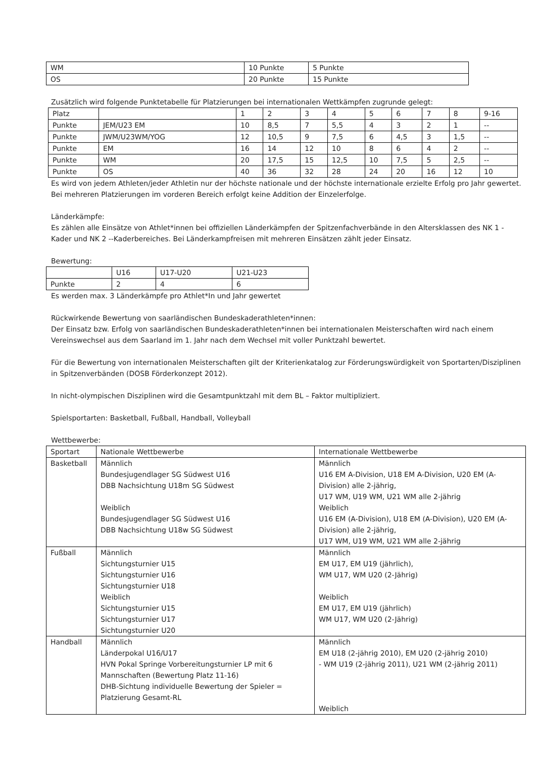| WM | 10 Punkte | 5 Punkte |
| OS | 20 Punkte | 15 Punkte |
Zusätzlich wird folgende Punktetabelle für Platzierungen bei internationalen Wettkämpfen zugrunde gelegt:
| Platz | | 1 | 2 | 3 | 4 | 5 | 6 | 7 | 8 | 9-16 |
| --- | --- | --- | --- | --- | --- | --- | --- | --- | --- | --- |
| Punkte | JEM/U23 EM | 10 | 8,5 | 7 | 5,5 | 4 | 3 | 2 | 1 | -- |
| Punkte | JWM/U23WM/YOG | 12 | 10,5 | 9 | 7,5 | 6 | 4,5 | 3 | 1,5 | -- |
| Punkte | EM | 16 | 14 | 12 | 10 | 8 | 6 | 4 | 2 | -- |
| Punkte | WM | 20 | 17,5 | 15 | 12,5 | 10 | 7,5 | 5 | 2,5 | -- |
| Punkte | OS | 40 | 36 | 32 | 28 | 24 | 20 | 16 | 12 | 10 |
Es wird von jedem Athleten/jeder Athletin nur der höchste nationale und der höchste internationale erzielte Erfolg pro Jahr gewertet. Bei mehreren Platzierungen im vorderen Bereich erfolgt keine Addition der Einzelerfolge.
Länderkämpfe:
Es zählen alle Einsätze von Athlet*innen bei offiziellen Länderkämpfen der Spitzenfachverbände in den Altersklassen des NK 1 - Kader und NK 2 --Kaderbereiches. Bei Länderkampfreisen mit mehreren Einsätzen zählt jeder Einsatz.
Bewertung:
| | U16 | U17-U20 | U21-U23 |
| Punkte | 2 | 4 | 6 |
Es werden max. 3 Länderkämpfe pro Athlet*In und Jahr gewertet
Rückwirkende Bewertung von saarländischen Bundeskaderathleten*innen:
Der Einsatz bzw. Erfolg von saarländischen Bundeskaderathleten*innen bei internationalen Meisterschaften wird nach einem Vereinswechsel aus dem Saarland im 1. Jahr nach dem Wechsel mit voller Punktzahl bewertet.
Für die Bewertung von internationalen Meisterschaften gilt der Kriterienkatalog zur Förderungswürdigkeit von Sportarten/Disziplinen in Spitzenverbänden (DOSB Förderkonzept 2012).
In nicht-olympischen Disziplinen wird die Gesamtpunktzahl mit dem BL – Faktor multipliziert.
Spielsportarten: Basketball, Fußball, Handball, Volleyball
Wettbewerbe:
| Sportart | Nationale Wettbewerbe | Internationale Wettbewerbe |
| --- | --- | --- |
| Basketball | Männlich Bundesjugendlager SG Südwest U16 DBB Nachsichtung U18m SG Südwest Weiblich Bundesjugendlager SG Südwest U16 DBB Nachsichtung U18w SG Südwest | Männlich U16 EM A-Division, U18 EM A-Division, U20 EM (A-Division) alle 2-jährig, U17 WM, U19 WM, U21 WM alle 2-jährig Weiblich U16 EM (A-Division), U18 EM (A-Division), U20 EM (A-Division) alle 2-jährig, U17 WM, U19 WM, U21 WM alle 2-jährig |
| Fußball | Männlich Sichtungsturnier U15 Sichtungsturnier U16 Sichtungsturnier U18 Weiblich Sichtungsturnier U15 Sichtungsturnier U17 Sichtungsturnier U20 | Männlich EM U17, EM U19 (jährlich), WM U17, WM U20 (2-Jährig) Weiblich EM U17, EM U19 (jährlich) WM U17, WM U20 (2-Jährig) |
| Handball | Männlich Länderpokal U16/U17 HVN Pokal Springe Vorbereitungsturnier LP mit 6 Mannschaften (Bewertung Platz 11-16) DHB-Sichtung individuelle Bewertung der Spieler = Platzierung Gesamt-RL | Männlich EM U18 (2-jährig 2010), EM U20 (2-jährig 2010) - WM U19 (2-jährig 2011), U21 WM (2-jährig 2011) Weiblich |